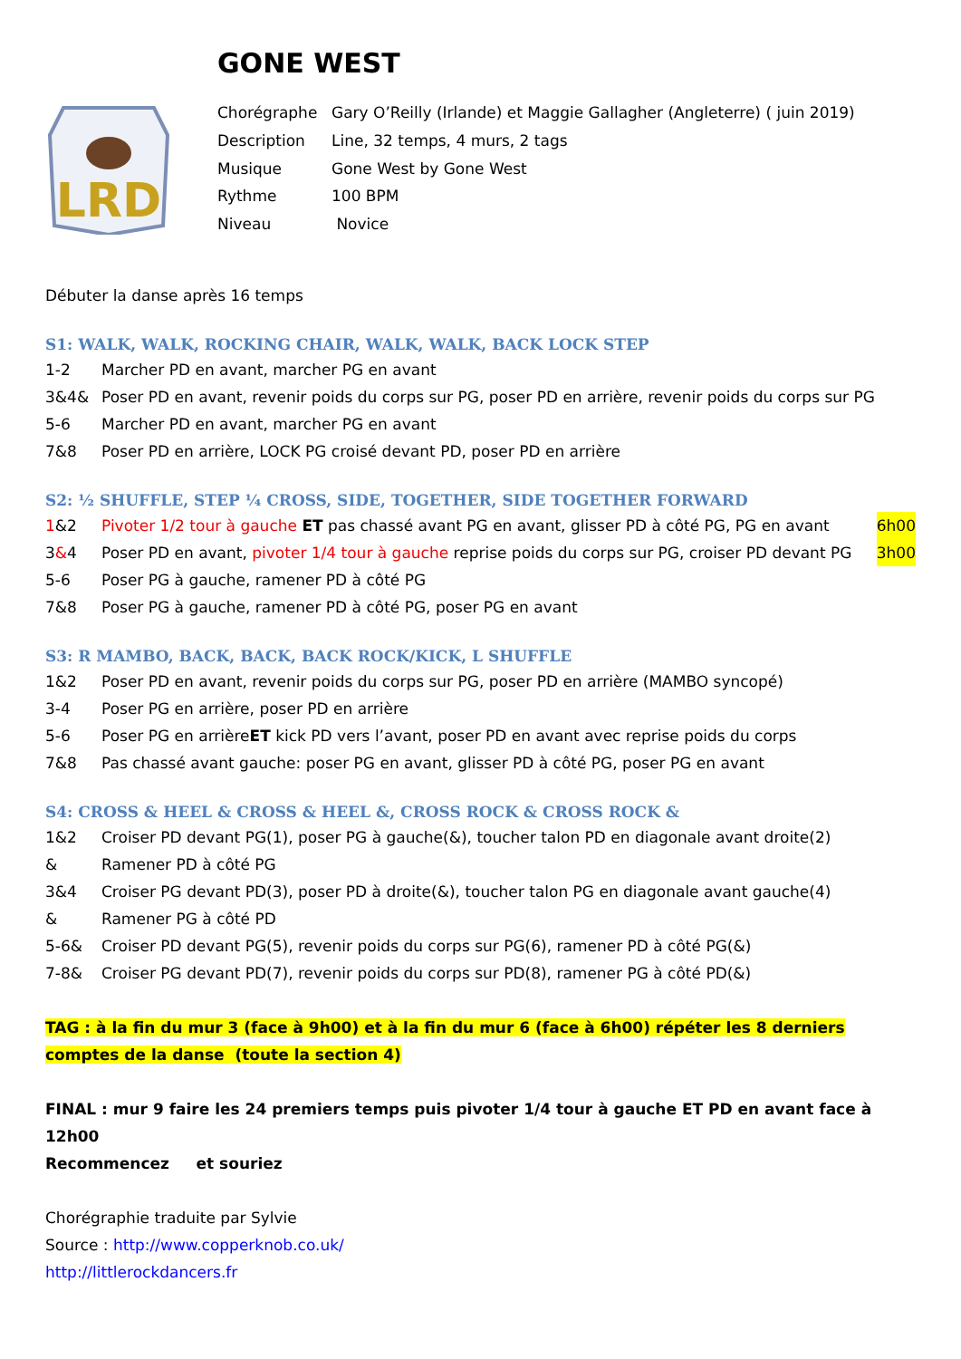GONE WEST
LRD
| Chorégraphe | Gary O’Reilly (Irlande) et Maggie Gallagher (Angleterre) ( juin 2019) |
| Description | Line, 32 temps, 4 murs, 2 tags |
| Musique | Gone West by Gone West |
| Rythme | 100 BPM |
| Niveau | Novice |
Débuter la danse après 16 temps
S1: WALK, WALK, ROCKING CHAIR, WALK, WALK, BACK LOCK STEP
1-2 Marcher PD en avant, marcher PG en avant
3&4& Poser PD en avant, revenir poids du corps sur PG, poser PD en arrière, revenir poids du corps sur PG
5-6 Marcher PD en avant, marcher PG en avant
7&8 Poser PD en arrière, LOCK PG croisé devant PD, poser PD en arrière
S2: ½ SHUFFLE, STEP ¼ CROSS, SIDE, TOGETHER, SIDE TOGETHER FORWARD
1&2 Pivoter 1/2 tour à gauche ET pas chassé avant PG en avant, glisser PD à côté PG, PG en avant 6h00
3&4 Poser PD en avant, pivoter 1/4 tour à gauche reprise poids du corps sur PG, croiser PD devant PG 3h00
5-6 Poser PG à gauche, ramener PD à côté PG
7&8 Poser PG à gauche, ramener PD à côté PG, poser PG en avant
S3: R MAMBO, BACK, BACK, BACK ROCK/KICK, L SHUFFLE
1&2 Poser PD en avant, revenir poids du corps sur PG, poser PD en arrière (MAMBO syncopé)
3-4 Poser PG en arrière, poser PD en arrière
5-6 Poser PG en arrière ET kick PD vers l’avant, poser PD en avant avec reprise poids du corps
7&8 Pas chassé avant gauche: poser PG en avant, glisser PD à côté PG, poser PG en avant
S4: CROSS & HEEL & CROSS & HEEL &, CROSS ROCK & CROSS ROCK &
1&2 Croiser PD devant PG(1), poser PG à gauche(&), toucher talon PD en diagonale avant droite(2)
& Ramener PD à côté PG
3&4 Croiser PG devant PD(3), poser PD à droite(&), toucher talon PG en diagonale avant gauche(4)
& Ramener PG à côté PD
5-6& Croiser PD devant PG(5), revenir poids du corps sur PG(6), ramener PD à côté PG(&)
7-8& Croiser PG devant PD(7), revenir poids du corps sur PD(8), ramener PG à côté PD(&)
TAG : à la fin du mur 3 (face à 9h00) et à la fin du mur 6 (face à 6h00) répéter les 8 derniers comptes de la danse (toute la section 4)
FINAL : mur 9 faire les 24 premiers temps puis pivoter 1/4 tour à gauche ET PD en avant face à 12h00
Recommencez et souriez
Chorégraphie traduite par Sylvie
Source : http://www.copperknob.co.uk/
http://littlerockdancers.fr